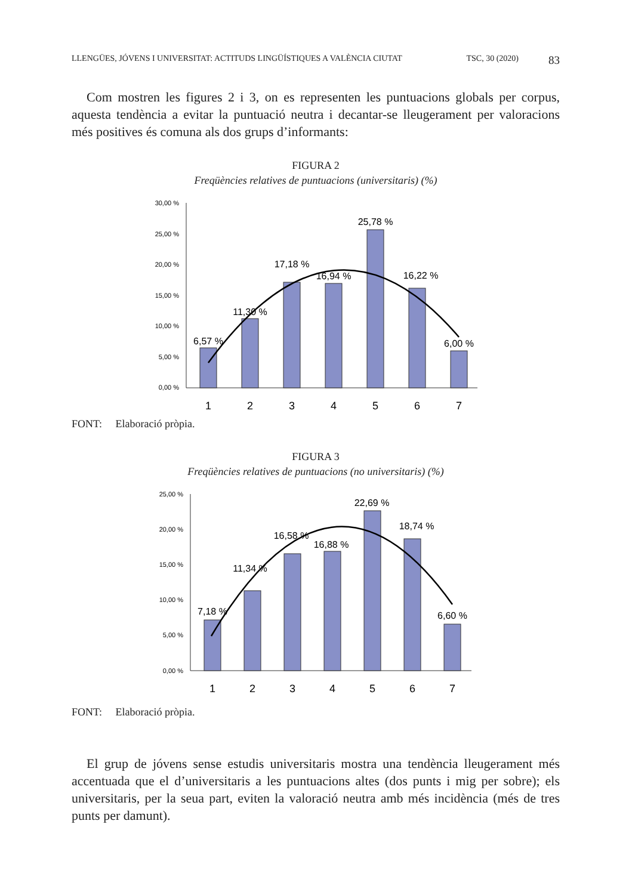LLENGÜES, JÓVENS I UNIVERSITAT: ACTITUDS LINGÜÍSTIQUES A VALÈNCIA CIUTAT TSC, 30 (2020) 83
Com mostren les figures 2 i 3, on es representen les puntuacions globals per corpus, aquesta tendència a evitar la puntuació neutra i decantar-se lleugerament per valoracions més positives és comuna als dos grups d’informants:
FIGURA 2
Freqüències relatives de puntuacions (universitaris) (%)
30,00 %
25,00 %
20,00 %
15,00 %
10,00 %
5,00 %
0,00 %
6,57 %
11,30 %
17,18 %
16,94 %
25,78 %
16,22 %
6,00 %
1
2
3
4
5
6
7
FONT: Elaboració pròpia.
FIGURA 3
Freqüències relatives de puntuacions (no universitaris) (%)
25,00 %
20,00 %
15,00 %
10,00 %
5,00 %
0,00 %
7,18 %
11,34 %
16,58 %
16,88 %
22,69 %
18,74 %
6,60 %
1
2
3
4
5
6
7
FONT: Elaboració pròpia.
El grup de jóvens sense estudis universitaris mostra una tendència lleugerament més accentuada que el d’universitaris a les puntuacions altes (dos punts i mig per sobre); els universitaris, per la seua part, eviten la valoració neutra amb més incidència (més de tres punts per damunt).